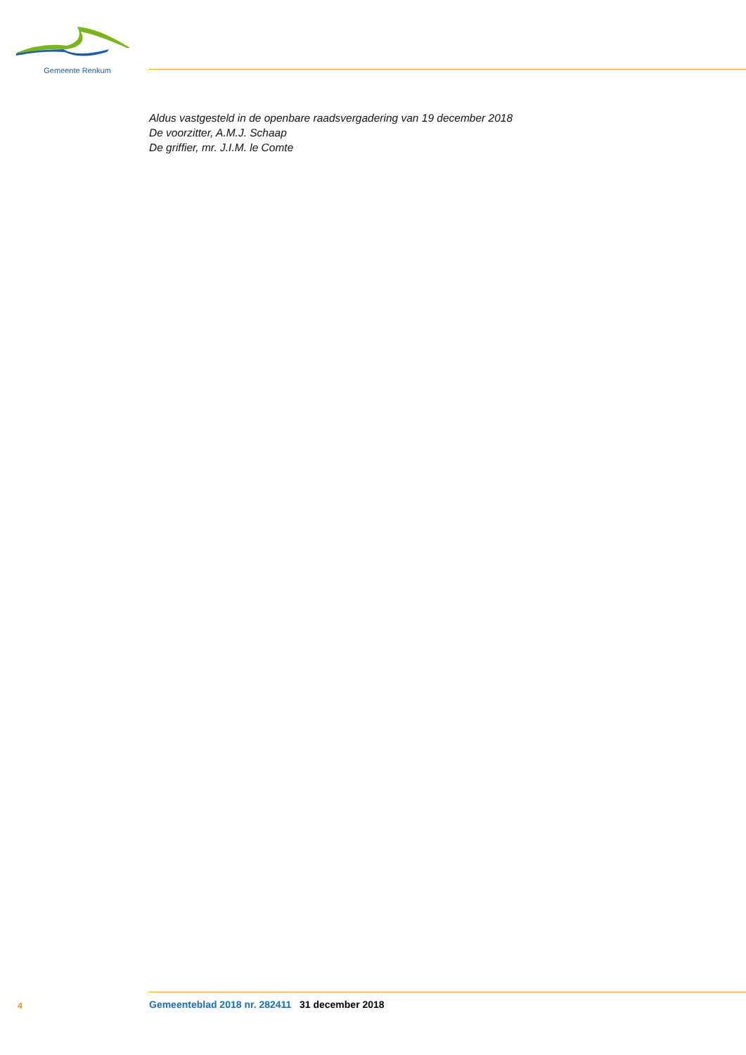Gemeente Renkum
Aldus vastgesteld in de openbare raadsvergadering van 19 december 2018
De voorzitter, A.M.J. Schaap
De griffier, mr. J.I.M. le Comte
4 Gemeenteblad 2018 nr. 282411 31 december 2018